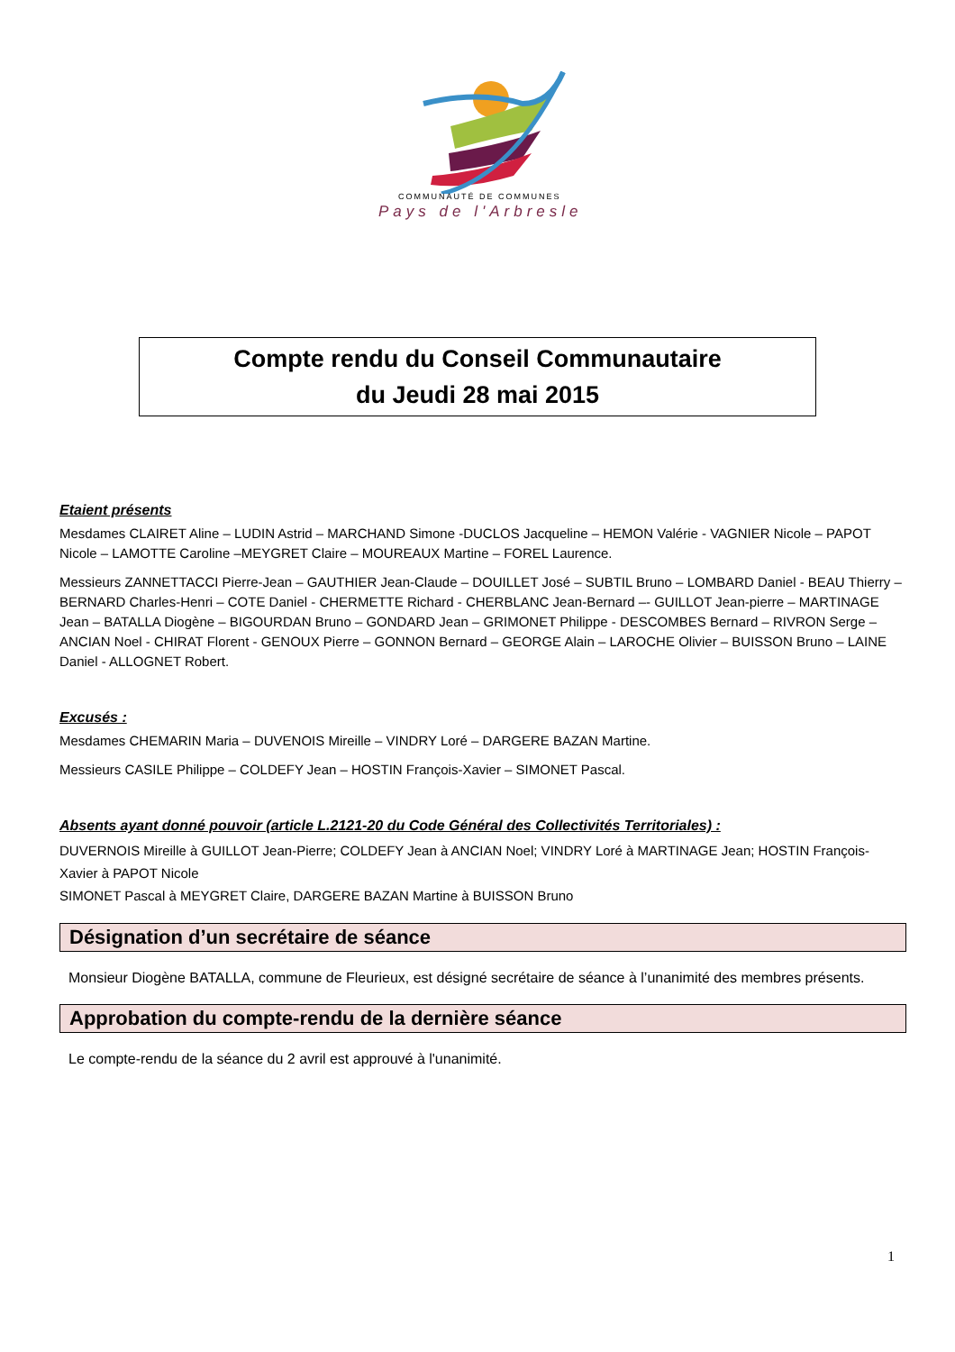COMMUNAUTÉ DE COMMUNES
Pays de l'Arbresle
Compte rendu du Conseil Communautaire
du Jeudi 28 mai 2015
Etaient présents
Mesdames CLAIRET Aline – LUDIN Astrid – MARCHAND Simone -DUCLOS Jacqueline – HEMON Valérie - VAGNIER Nicole – PAPOT Nicole – LAMOTTE Caroline –MEYGRET Claire – MOUREAUX Martine – FOREL Laurence.
Messieurs ZANNETTACCI Pierre-Jean – GAUTHIER Jean-Claude – DOUILLET José – SUBTIL Bruno – LOMBARD Daniel - BEAU Thierry – BERNARD Charles-Henri – COTE Daniel - CHERMETTE Richard - CHERBLANC Jean-Bernard –- GUILLOT Jean-pierre – MARTINAGE Jean – BATALLA Diogène – BIGOURDAN Bruno – GONDARD Jean – GRIMONET Philippe - DESCOMBES Bernard – RIVRON Serge – ANCIAN Noel - CHIRAT Florent - GENOUX Pierre – GONNON Bernard – GEORGE Alain – LAROCHE Olivier – BUISSON Bruno – LAINE Daniel - ALLOGNET Robert.
Excusés :
Mesdames CHEMARIN Maria – DUVENOIS Mireille – VINDRY Loré – DARGERE BAZAN Martine.
Messieurs CASILE Philippe – COLDEFY Jean – HOSTIN François-Xavier – SIMONET Pascal.
Absents ayant donné pouvoir (article L.2121-20 du Code Général des Collectivités Territoriales) :
DUVERNOIS Mireille à GUILLOT Jean-Pierre; COLDEFY Jean à ANCIAN Noel; VINDRY Loré à MARTINAGE Jean; HOSTIN François-Xavier à PAPOT Nicole
SIMONET Pascal à MEYGRET Claire, DARGERE BAZAN Martine à BUISSON Bruno
Désignation d’un secrétaire de séance
Monsieur Diogène BATALLA, commune de Fleurieux, est désigné secrétaire de séance à l’unanimité des membres présents.
Approbation du compte-rendu de la dernière séance
Le compte-rendu de la séance du 2 avril est approuvé à l'unanimité.
1